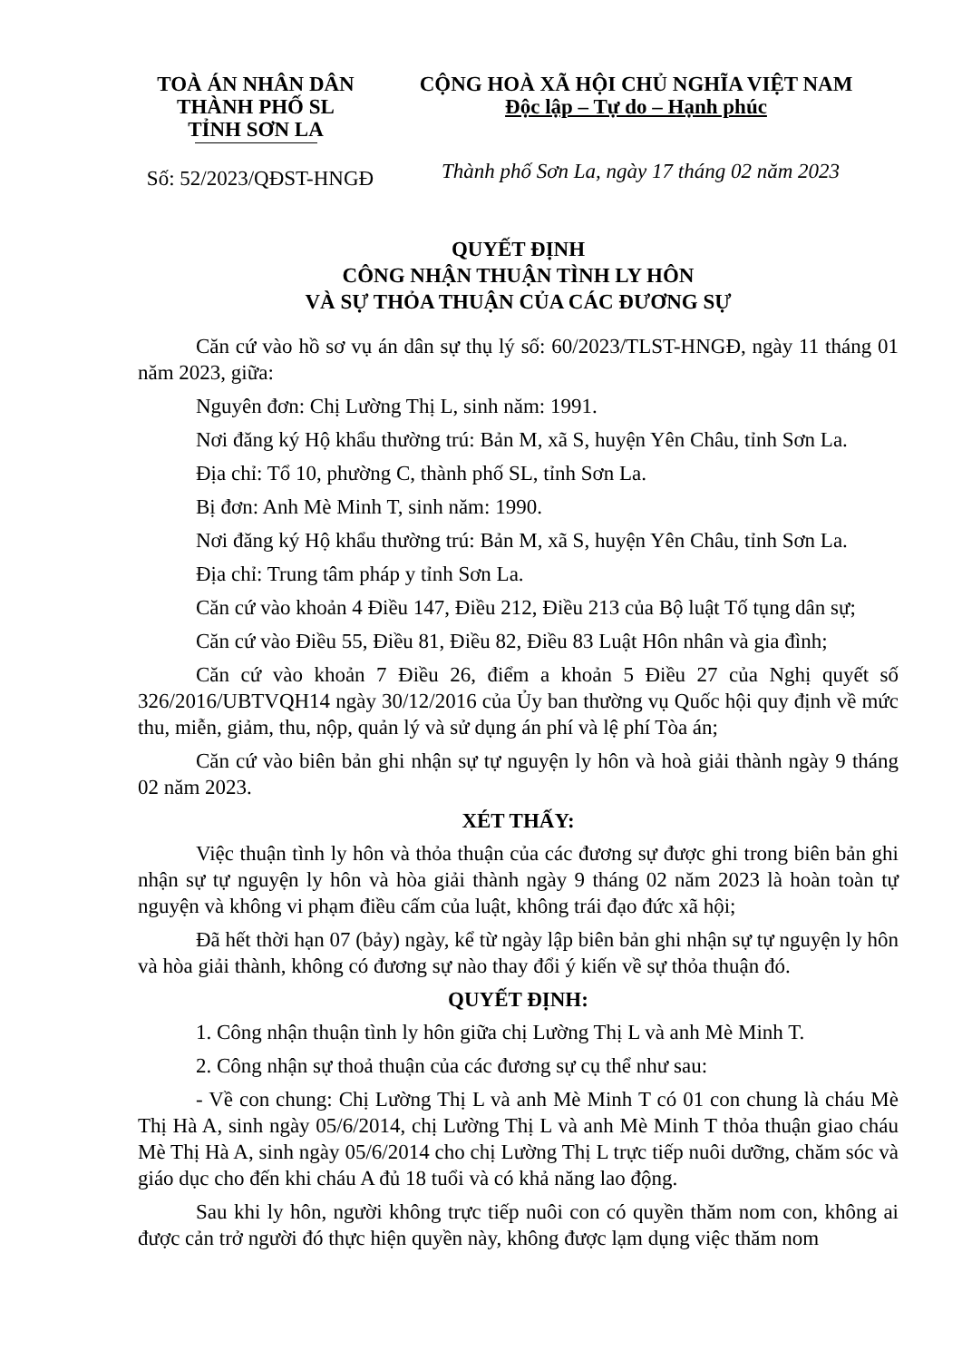TOÀ ÁN NHÂN DÂN
THÀNH PHỐ SL
TỈNH SƠN LA
CỘNG HOÀ XÃ HỘI CHỦ NGHĨA VIỆT NAM
Độc lập – Tự do – Hạnh phúc
Số: 52/2023/QĐST-HNGĐ
Thành phố Sơn La, ngày 17 tháng 02 năm 2023
QUYẾT ĐỊNH
CÔNG NHẬN THUẬN TÌNH LY HÔN
VÀ SỰ THỎA THUẬN CỦA CÁC ĐƯƠNG SỰ
Căn cứ vào hồ sơ vụ án dân sự thụ lý số: 60/2023/TLST-HNGĐ, ngày 11 tháng 01 năm 2023, giữa:
Nguyên đơn: Chị Lường Thị L, sinh năm: 1991.
Nơi đăng ký Hộ khẩu thường trú: Bản M, xã S, huyện Yên Châu, tỉnh Sơn La.
Địa chỉ: Tổ 10, phường C, thành phố SL, tỉnh Sơn La.
Bị đơn: Anh Mè Minh T, sinh năm: 1990.
Nơi đăng ký Hộ khẩu thường trú: Bản M, xã S, huyện Yên Châu, tỉnh Sơn La.
Địa chỉ: Trung tâm pháp y tỉnh Sơn La.
Căn cứ vào khoản 4 Điều 147, Điều 212, Điều 213 của Bộ luật Tố tụng dân sự;
Căn cứ vào Điều 55, Điều 81, Điều 82, Điều 83 Luật Hôn nhân và gia đình;
Căn cứ vào khoản 7 Điều 26, điểm a khoản 5 Điều 27 của Nghị quyết số 326/2016/UBTVQH14 ngày 30/12/2016 của Ủy ban thường vụ Quốc hội quy định về mức thu, miễn, giảm, thu, nộp, quản lý và sử dụng án phí và lệ phí Tòa án;
Căn cứ vào biên bản ghi nhận sự tự nguyện ly hôn và hoà giải thành ngày 9 tháng 02 năm 2023.
XÉT THẤY:
Việc thuận tình ly hôn và thỏa thuận của các đương sự được ghi trong biên bản ghi nhận sự tự nguyện ly hôn và hòa giải thành ngày 9 tháng 02 năm 2023 là hoàn toàn tự nguyện và không vi phạm điều cấm của luật, không trái đạo đức xã hội;
Đã hết thời hạn 07 (bảy) ngày, kể từ ngày lập biên bản ghi nhận sự tự nguyện ly hôn và hòa giải thành, không có đương sự nào thay đổi ý kiến về sự thỏa thuận đó.
QUYẾT ĐỊNH:
1. Công nhận thuận tình ly hôn giữa chị Lường Thị L và anh Mè Minh T.
2. Công nhận sự thoả thuận của các đương sự cụ thể như sau:
- Về con chung: Chị Lường Thị L và anh Mè Minh T có 01 con chung là cháu Mè Thị Hà A, sinh ngày 05/6/2014, chị Lường Thị L và anh Mè Minh T thỏa thuận giao cháu Mè Thị Hà A, sinh ngày 05/6/2014 cho chị Lường Thị L trực tiếp nuôi dưỡng, chăm sóc và giáo dục cho đến khi cháu A đủ 18 tuổi và có khả năng lao động.
Sau khi ly hôn, người không trực tiếp nuôi con có quyền thăm nom con, không ai được cản trở người đó thực hiện quyền này, không được lạm dụng việc thăm nom